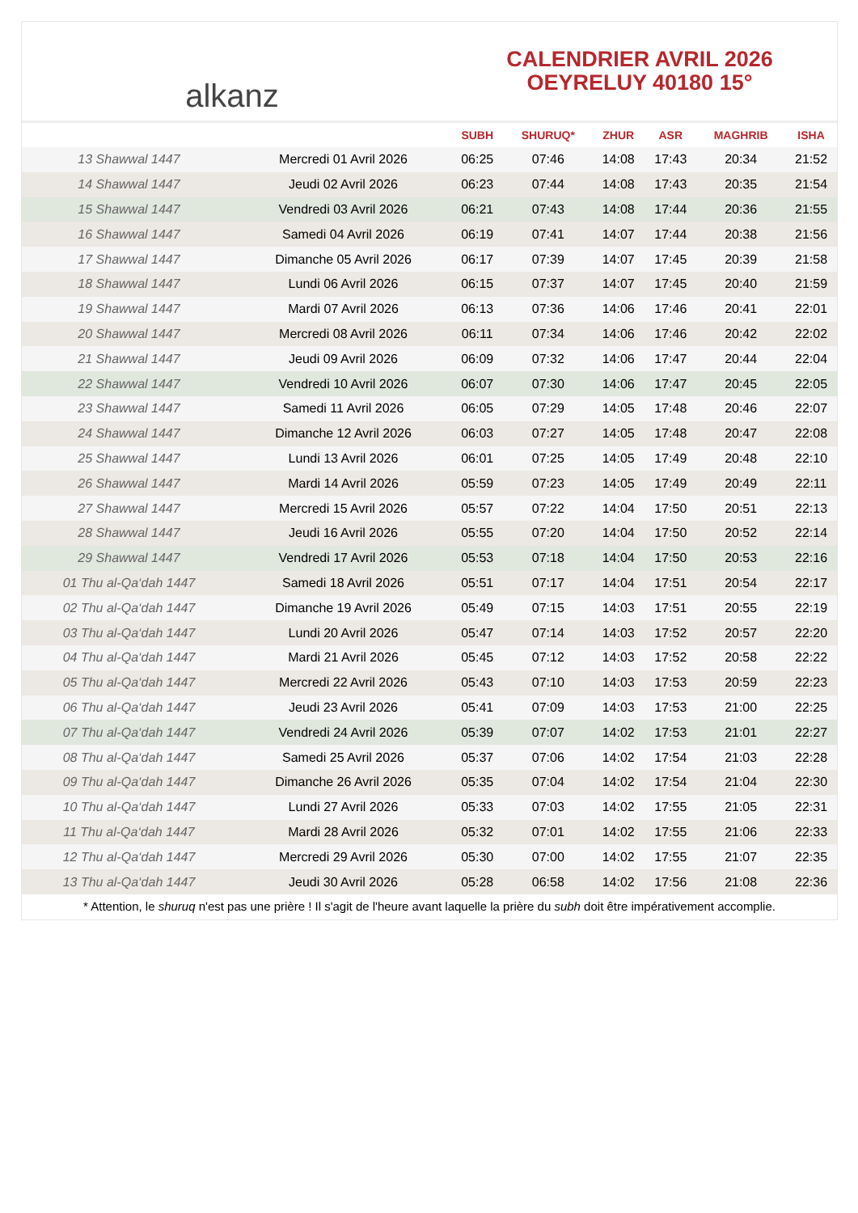alkanz
CALENDRIER AVRIL 2026
OEYRELUY 40180 15°
| | | SUBH | SHURUQ* | ZHUR | ASR | MAGHRIB | ISHA |
| --- | --- | --- | --- | --- | --- | --- | --- |
| 13 Shawwal 1447 | Mercredi 01 Avril 2026 | 06:25 | 07:46 | 14:08 | 17:43 | 20:34 | 21:52 |
| 14 Shawwal 1447 | Jeudi 02 Avril 2026 | 06:23 | 07:44 | 14:08 | 17:43 | 20:35 | 21:54 |
| 15 Shawwal 1447 | Vendredi 03 Avril 2026 | 06:21 | 07:43 | 14:08 | 17:44 | 20:36 | 21:55 |
| 16 Shawwal 1447 | Samedi 04 Avril 2026 | 06:19 | 07:41 | 14:07 | 17:44 | 20:38 | 21:56 |
| 17 Shawwal 1447 | Dimanche 05 Avril 2026 | 06:17 | 07:39 | 14:07 | 17:45 | 20:39 | 21:58 |
| 18 Shawwal 1447 | Lundi 06 Avril 2026 | 06:15 | 07:37 | 14:07 | 17:45 | 20:40 | 21:59 |
| 19 Shawwal 1447 | Mardi 07 Avril 2026 | 06:13 | 07:36 | 14:06 | 17:46 | 20:41 | 22:01 |
| 20 Shawwal 1447 | Mercredi 08 Avril 2026 | 06:11 | 07:34 | 14:06 | 17:46 | 20:42 | 22:02 |
| 21 Shawwal 1447 | Jeudi 09 Avril 2026 | 06:09 | 07:32 | 14:06 | 17:47 | 20:44 | 22:04 |
| 22 Shawwal 1447 | Vendredi 10 Avril 2026 | 06:07 | 07:30 | 14:06 | 17:47 | 20:45 | 22:05 |
| 23 Shawwal 1447 | Samedi 11 Avril 2026 | 06:05 | 07:29 | 14:05 | 17:48 | 20:46 | 22:07 |
| 24 Shawwal 1447 | Dimanche 12 Avril 2026 | 06:03 | 07:27 | 14:05 | 17:48 | 20:47 | 22:08 |
| 25 Shawwal 1447 | Lundi 13 Avril 2026 | 06:01 | 07:25 | 14:05 | 17:49 | 20:48 | 22:10 |
| 26 Shawwal 1447 | Mardi 14 Avril 2026 | 05:59 | 07:23 | 14:05 | 17:49 | 20:49 | 22:11 |
| 27 Shawwal 1447 | Mercredi 15 Avril 2026 | 05:57 | 07:22 | 14:04 | 17:50 | 20:51 | 22:13 |
| 28 Shawwal 1447 | Jeudi 16 Avril 2026 | 05:55 | 07:20 | 14:04 | 17:50 | 20:52 | 22:14 |
| 29 Shawwal 1447 | Vendredi 17 Avril 2026 | 05:53 | 07:18 | 14:04 | 17:50 | 20:53 | 22:16 |
| 01 Thu al-Qa‘dah 1447 | Samedi 18 Avril 2026 | 05:51 | 07:17 | 14:04 | 17:51 | 20:54 | 22:17 |
| 02 Thu al-Qa‘dah 1447 | Dimanche 19 Avril 2026 | 05:49 | 07:15 | 14:03 | 17:51 | 20:55 | 22:19 |
| 03 Thu al-Qa‘dah 1447 | Lundi 20 Avril 2026 | 05:47 | 07:14 | 14:03 | 17:52 | 20:57 | 22:20 |
| 04 Thu al-Qa‘dah 1447 | Mardi 21 Avril 2026 | 05:45 | 07:12 | 14:03 | 17:52 | 20:58 | 22:22 |
| 05 Thu al-Qa‘dah 1447 | Mercredi 22 Avril 2026 | 05:43 | 07:10 | 14:03 | 17:53 | 20:59 | 22:23 |
| 06 Thu al-Qa‘dah 1447 | Jeudi 23 Avril 2026 | 05:41 | 07:09 | 14:03 | 17:53 | 21:00 | 22:25 |
| 07 Thu al-Qa‘dah 1447 | Vendredi 24 Avril 2026 | 05:39 | 07:07 | 14:02 | 17:53 | 21:01 | 22:27 |
| 08 Thu al-Qa‘dah 1447 | Samedi 25 Avril 2026 | 05:37 | 07:06 | 14:02 | 17:54 | 21:03 | 22:28 |
| 09 Thu al-Qa‘dah 1447 | Dimanche 26 Avril 2026 | 05:35 | 07:04 | 14:02 | 17:54 | 21:04 | 22:30 |
| 10 Thu al-Qa‘dah 1447 | Lundi 27 Avril 2026 | 05:33 | 07:03 | 14:02 | 17:55 | 21:05 | 22:31 |
| 11 Thu al-Qa‘dah 1447 | Mardi 28 Avril 2026 | 05:32 | 07:01 | 14:02 | 17:55 | 21:06 | 22:33 |
| 12 Thu al-Qa‘dah 1447 | Mercredi 29 Avril 2026 | 05:30 | 07:00 | 14:02 | 17:55 | 21:07 | 22:35 |
| 13 Thu al-Qa‘dah 1447 | Jeudi 30 Avril 2026 | 05:28 | 06:58 | 14:02 | 17:56 | 21:08 | 22:36 |
* Attention, le shuruq n'est pas une prière ! Il s'agit de l'heure avant laquelle la prière du subh doit être impérativement accomplie.